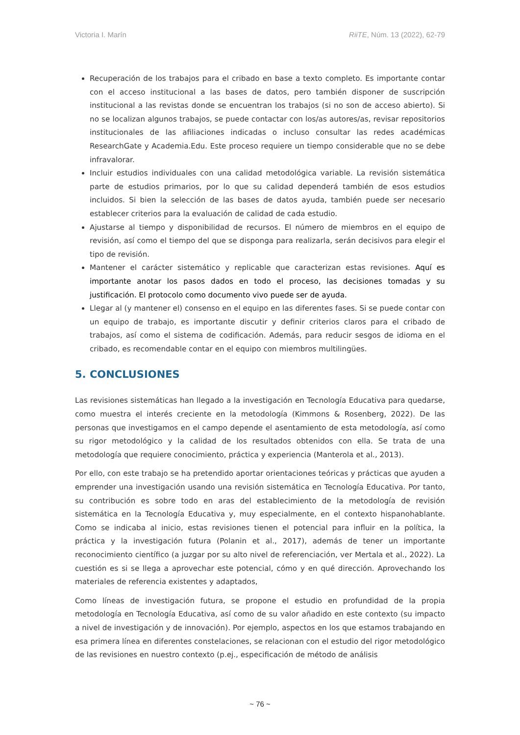Victoria I. Marín RiiTE, Núm. 13 (2022), 62-79
Recuperación de los trabajos para el cribado en base a texto completo. Es importante contar con el acceso institucional a las bases de datos, pero también disponer de suscripción institucional a las revistas donde se encuentran los trabajos (si no son de acceso abierto). Si no se localizan algunos trabajos, se puede contactar con los/as autores/as, revisar repositorios institucionales de las afiliaciones indicadas o incluso consultar las redes académicas ResearchGate y Academia.Edu. Este proceso requiere un tiempo considerable que no se debe infravalorar.
Incluir estudios individuales con una calidad metodológica variable. La revisión sistemática parte de estudios primarios, por lo que su calidad dependerá también de esos estudios incluidos. Si bien la selección de las bases de datos ayuda, también puede ser necesario establecer criterios para la evaluación de calidad de cada estudio.
Ajustarse al tiempo y disponibilidad de recursos. El número de miembros en el equipo de revisión, así como el tiempo del que se disponga para realizarla, serán decisivos para elegir el tipo de revisión.
Mantener el carácter sistemático y replicable que caracterizan estas revisiones. Aquí es importante anotar los pasos dados en todo el proceso, las decisiones tomadas y su justificación. El protocolo como documento vivo puede ser de ayuda.
Llegar al (y mantener el) consenso en el equipo en las diferentes fases. Si se puede contar con un equipo de trabajo, es importante discutir y definir criterios claros para el cribado de trabajos, así como el sistema de codificación. Además, para reducir sesgos de idioma en el cribado, es recomendable contar en el equipo con miembros multilingües.
5. CONCLUSIONES
Las revisiones sistemáticas han llegado a la investigación en Tecnología Educativa para quedarse, como muestra el interés creciente en la metodología (Kimmons & Rosenberg, 2022). De las personas que investigamos en el campo depende el asentamiento de esta metodología, así como su rigor metodológico y la calidad de los resultados obtenidos con ella. Se trata de una metodología que requiere conocimiento, práctica y experiencia (Manterola et al., 2013).
Por ello, con este trabajo se ha pretendido aportar orientaciones teóricas y prácticas que ayuden a emprender una investigación usando una revisión sistemática en Tecnología Educativa. Por tanto, su contribución es sobre todo en aras del establecimiento de la metodología de revisión sistemática en la Tecnología Educativa y, muy especialmente, en el contexto hispanohablante. Como se indicaba al inicio, estas revisiones tienen el potencial para influir en la política, la práctica y la investigación futura (Polanin et al., 2017), además de tener un importante reconocimiento científico (a juzgar por su alto nivel de referenciación, ver Mertala et al., 2022). La cuestión es si se llega a aprovechar este potencial, cómo y en qué dirección. Aprovechando los materiales de referencia existentes y adaptados,
Como líneas de investigación futura, se propone el estudio en profundidad de la propia metodología en Tecnología Educativa, así como de su valor añadido en este contexto (su impacto a nivel de investigación y de innovación). Por ejemplo, aspectos en los que estamos trabajando en esa primera línea en diferentes constelaciones, se relacionan con el estudio del rigor metodológico de las revisiones en nuestro contexto (p.ej., especificación de método de análisis
~ 76 ~